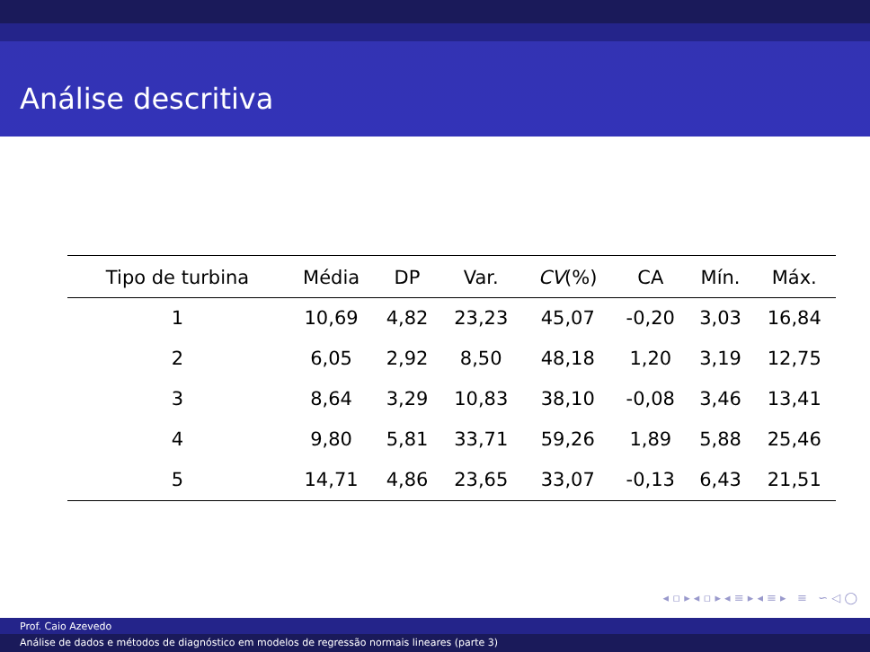Análise descritiva
| Tipo de turbina | Média | DP | Var. | CV (%) | CA | Mín. | Máx. |
| --- | --- | --- | --- | --- | --- | --- | --- |
| 1 | 10,69 | 4,82 | 23,23 | 45,07 | -0,20 | 3,03 | 16,84 |
| 2 | 6,05 | 2,92 | 8,50 | 48,18 | 1,20 | 3,19 | 12,75 |
| 3 | 8,64 | 3,29 | 10,83 | 38,10 | -0,08 | 3,46 | 13,41 |
| 4 | 9,80 | 5,81 | 33,71 | 59,26 | 1,89 | 5,88 | 25,46 |
| 5 | 14,71 | 4,86 | 23,65 | 33,07 | -0,13 | 6,43 | 21,51 |
◂ ▫ ▸ ◂ ▫ ▸ ◂ ≡ ▸ ◂ ≡ ▸ ≡ ∽ ◁ ◯
Prof. Caio Azevedo
Análise de dados e métodos de diagnóstico em modelos de regressão normais lineares (parte 3)